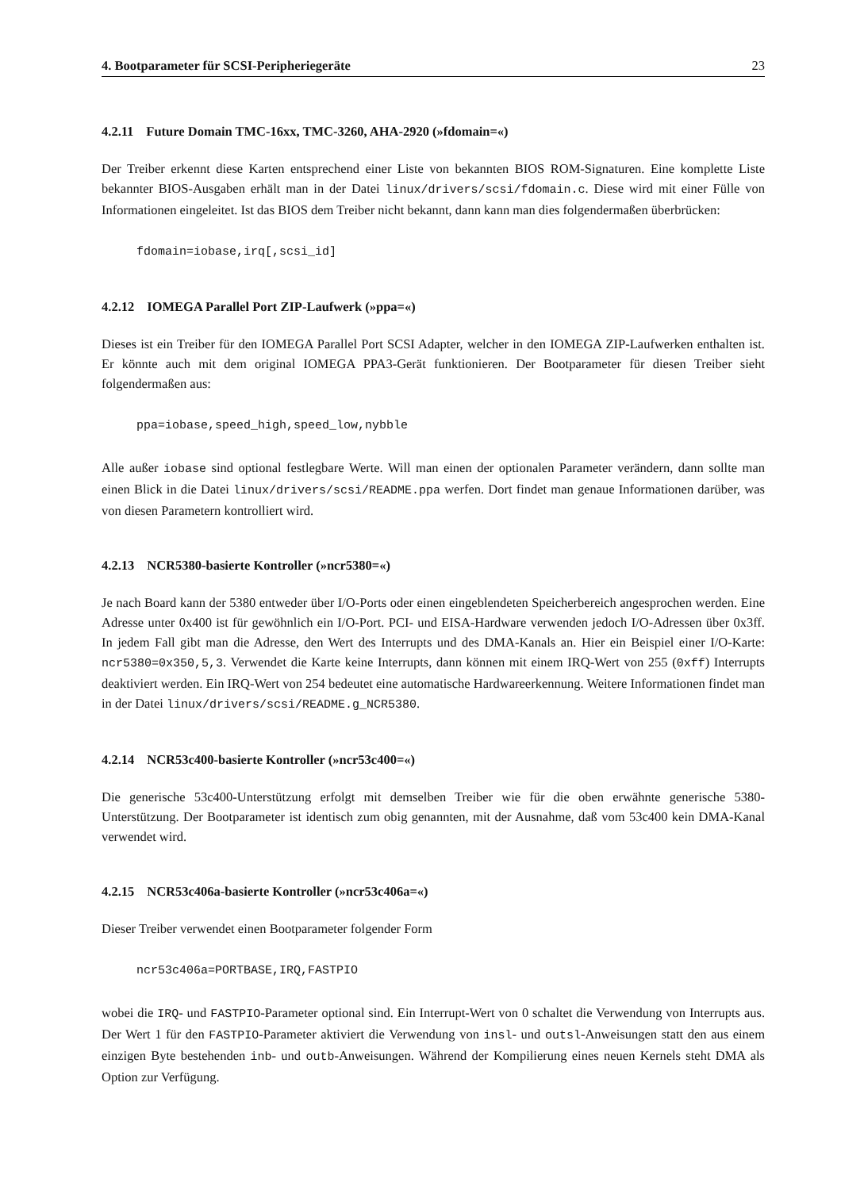4. Bootparameter für SCSI-Peripheriegeräte 23
4.2.11 Future Domain TMC-16xx, TMC-3260, AHA-2920 (»fdomain=«)
Der Treiber erkennt diese Karten entsprechend einer Liste von bekannten BIOS ROM-Signaturen. Eine komplette Liste bekannter BIOS-Ausgaben erhält man in der Datei linux/drivers/scsi/fdomain.c. Diese wird mit einer Fülle von Informationen eingeleitet. Ist das BIOS dem Treiber nicht bekannt, dann kann man dies folgendermaßen überbrücken:
fdomain=iobase,irq[,scsi_id]
4.2.12 IOMEGA Parallel Port ZIP-Laufwerk (»ppa=«)
Dieses ist ein Treiber für den IOMEGA Parallel Port SCSI Adapter, welcher in den IOMEGA ZIP-Laufwerken enthalten ist. Er könnte auch mit dem original IOMEGA PPA3-Gerät funktionieren. Der Bootparameter für diesen Treiber sieht folgendermaßen aus:
ppa=iobase,speed_high,speed_low,nybble
Alle außer iobase sind optional festlegbare Werte. Will man einen der optionalen Parameter verändern, dann sollte man einen Blick in die Datei linux/drivers/scsi/README.ppa werfen. Dort findet man genaue Informationen darüber, was von diesen Parametern kontrolliert wird.
4.2.13 NCR5380-basierte Kontroller (»ncr5380=«)
Je nach Board kann der 5380 entweder über I/O-Ports oder einen eingeblendeten Speicherbereich angesprochen werden. Eine Adresse unter 0x400 ist für gewöhnlich ein I/O-Port. PCI- und EISA-Hardware verwenden jedoch I/O-Adressen über 0x3ff. In jedem Fall gibt man die Adresse, den Wert des Interrupts und des DMA-Kanals an. Hier ein Beispiel einer I/O-Karte: ncr5380=0x350,5,3. Verwendet die Karte keine Interrupts, dann können mit einem IRQ-Wert von 255 (0xff) Interrupts deaktiviert werden. Ein IRQ-Wert von 254 bedeutet eine automatische Hardwareerkennung. Weitere Informationen findet man in der Datei linux/drivers/scsi/README.g_NCR5380.
4.2.14 NCR53c400-basierte Kontroller (»ncr53c400=«)
Die generische 53c400-Unterstützung erfolgt mit demselben Treiber wie für die oben erwähnte generische 5380-Unterstützung. Der Bootparameter ist identisch zum obig genannten, mit der Ausnahme, daß vom 53c400 kein DMA-Kanal verwendet wird.
4.2.15 NCR53c406a-basierte Kontroller (»ncr53c406a=«)
Dieser Treiber verwendet einen Bootparameter folgender Form
ncr53c406a=PORTBASE,IRQ,FASTPIO
wobei die IRQ- und FASTPIO-Parameter optional sind. Ein Interrupt-Wert von 0 schaltet die Verwendung von Interrupts aus. Der Wert 1 für den FASTPIO-Parameter aktiviert die Verwendung von insl- und outsl-Anweisungen statt den aus einem einzigen Byte bestehenden inb- und outb-Anweisungen. Während der Kompilierung eines neuen Kernels steht DMA als Option zur Verfügung.